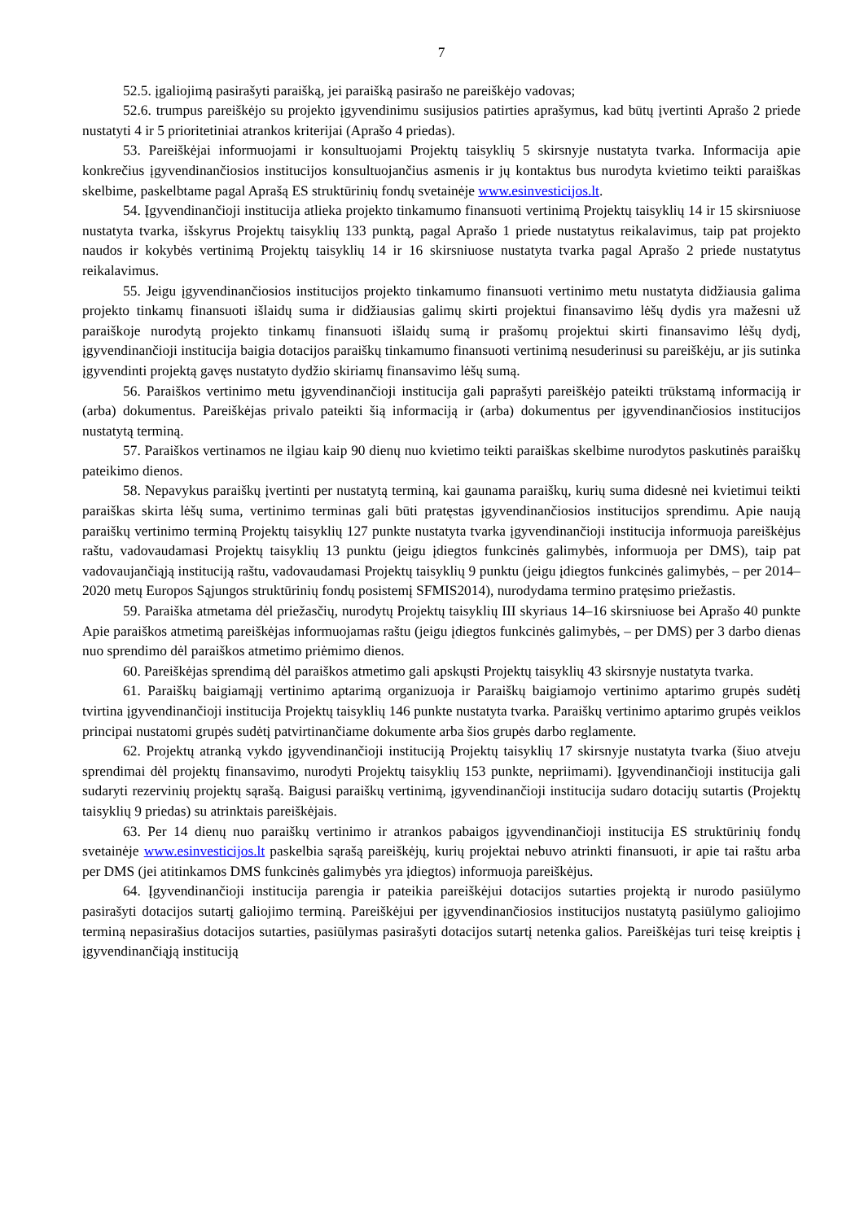7
52.5. įgaliojimą pasirašyti paraišką, jei paraišką pasirašo ne pareiškėjo vadovas;
52.6. trumpus pareiškėjo su projekto įgyvendinimu susijusios patirties aprašymus, kad būtų įvertinti Aprašo 2 priede nustatyti 4 ir 5 prioritetiniai atrankos kriterijai (Aprašo 4 priedas).
53. Pareiškėjai informuojami ir konsultuojami Projektų taisyklių 5 skirsnyje nustatyta tvarka. Informacija apie konkrečius įgyvendinančiosios institucijos konsultuojančius asmenis ir jų kontaktus bus nurodyta kvietimo teikti paraiškas skelbime, paskelbtame pagal Aprašą ES struktūrinių fondų svetainėje www.esinvesticijos.lt.
54. Įgyvendinančioji institucija atlieka projekto tinkamumo finansuoti vertinimą Projektų taisyklių 14 ir 15 skirsniuose nustatyta tvarka, išskyrus Projektų taisyklių 133 punktą, pagal Aprašo 1 priede nustatytus reikalavimus, taip pat projekto naudos ir kokybės vertinimą Projektų taisyklių 14 ir 16 skirsniuose nustatyta tvarka pagal Aprašo 2 priede nustatytus reikalavimus.
55. Jeigu įgyvendinančiosios institucijos projekto tinkamumo finansuoti vertinimo metu nustatyta didžiausia galima projekto tinkamų finansuoti išlaidų suma ir didžiausias galimų skirti projektui finansavimo lėšų dydis yra mažesni už paraiškoje nurodytą projekto tinkamų finansuoti išlaidų sumą ir prašomų projektui skirti finansavimo lėšų dydį, įgyvendinančioji institucija baigia dotacijos paraiškų tinkamumo finansuoti vertinimą nesuderinusi su pareiškėju, ar jis sutinka įgyvendinti projektą gavęs nustatyto dydžio skiriamų finansavimo lėšų sumą.
56. Paraiškos vertinimo metu įgyvendinančioji institucija gali paprašyti pareiškėjo pateikti trūkstamą informaciją ir (arba) dokumentus. Pareiškėjas privalo pateikti šią informaciją ir (arba) dokumentus per įgyvendinančiosios institucijos nustatytą terminą.
57. Paraiškos vertinamos ne ilgiau kaip 90 dienų nuo kvietimo teikti paraiškas skelbime nurodytos paskutinės paraiškų pateikimo dienos.
58. Nepavykus paraiškų įvertinti per nustatytą terminą, kai gaunama paraiškų, kurių suma didesnė nei kvietimui teikti paraiškas skirta lėšų suma, vertinimo terminas gali būti pratęstas įgyvendinančiosios institucijos sprendimu. Apie naują paraiškų vertinimo terminą Projektų taisyklių 127 punkte nustatyta tvarka įgyvendinančioji institucija informuoja pareiškėjus raštu, vadovaudamasi Projektų taisyklių 13 punktu (jeigu įdiegtos funkcinės galimybės, informuoja per DMS), taip pat vadovaujančiąją instituciją raštu, vadovaudamasi Projektų taisyklių 9 punktu (jeigu įdiegtos funkcinės galimybės, – per 2014–2020 metų Europos Sąjungos struktūrinių fondų posistemį SFMIS2014), nurodydama termino pratęsimo priežastis.
59. Paraiška atmetama dėl priežasčių, nurodytų Projektų taisyklių III skyriaus 14–16 skirsniuose bei Aprašo 40 punkte Apie paraiškos atmetimą pareiškėjas informuojamas raštu (jeigu įdiegtos funkcinės galimybės, – per DMS) per 3 darbo dienas nuo sprendimo dėl paraiškos atmetimo priėmimo dienos.
60. Pareiškėjas sprendimą dėl paraiškos atmetimo gali apskųsti Projektų taisyklių 43 skirsnyje nustatyta tvarka.
61. Paraiškų baigiamąjį vertinimo aptarimą organizuoja ir Paraiškų baigiamojo vertinimo aptarimo grupės sudėtį tvirtina įgyvendinančioji institucija Projektų taisyklių 146 punkte nustatyta tvarka. Paraiškų vertinimo aptarimo grupės veiklos principai nustatomi grupės sudėtį patvirtinančiame dokumente arba šios grupės darbo reglamente.
62. Projektų atranką vykdo įgyvendinančioji instituciją Projektų taisyklių 17 skirsnyje nustatyta tvarka (šiuo atveju sprendimai dėl projektų finansavimo, nurodyti Projektų taisyklių 153 punkte, nepriimami). Įgyvendinančioji institucija gali sudaryti rezervinių projektų sąrašą. Baigusi paraiškų vertinimą, įgyvendinančioji institucija sudaro dotacijų sutartis (Projektų taisyklių 9 priedas) su atrinktais pareiškėjais.
63. Per 14 dienų nuo paraiškų vertinimo ir atrankos pabaigos įgyvendinančioji institucija ES struktūrinių fondų svetainėje www.esinvesticijos.lt paskelbia sąrašą pareiškėjų, kurių projektai nebuvo atrinkti finansuoti, ir apie tai raštu arba per DMS (jei atitinkamos DMS funkcinės galimybės yra įdiegtos) informuoja pareiškėjus.
64. Įgyvendinančioji institucija parengia ir pateikia pareiškėjui dotacijos sutarties projektą ir nurodo pasiūlymo pasirašyti dotacijos sutartį galiojimo terminą. Pareiškėjui per įgyvendinančiosios institucijos nustatytą pasiūlymo galiojimo terminą nepasirašius dotacijos sutarties, pasiūlymas pasirašyti dotacijos sutartį netenka galios. Pareiškėjas turi teisę kreiptis į įgyvendinančiąją instituciją